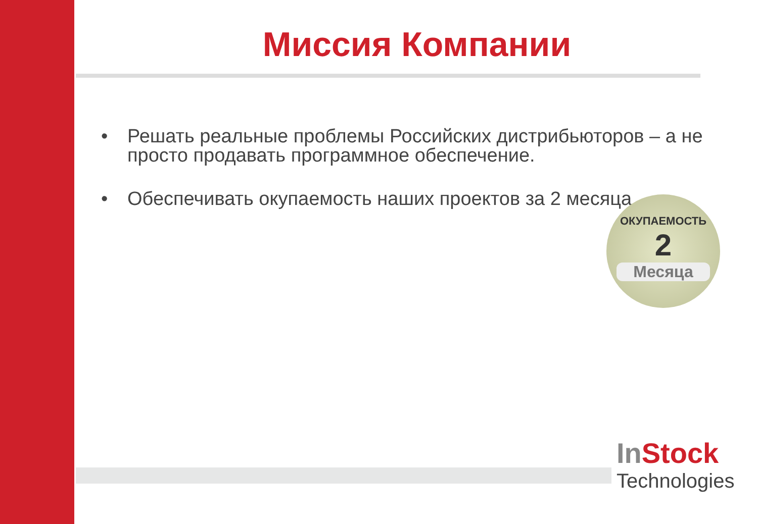Миссия Компании
• Решать реальные проблемы Российских дистрибьюторов – а не просто продавать программное обеспечение.
• Обеспечивать окупаемость наших проектов за 2 месяца
ОКУПАЕМОСТЬ
2
Месяца
In Stock
Technologies